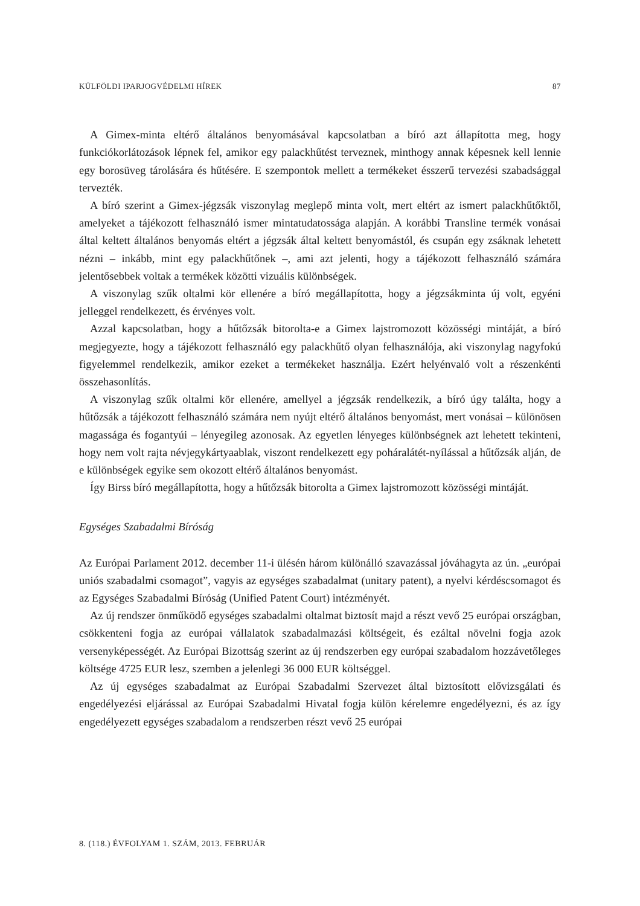KÜLFÖLDI IPARJOGVÉDELMI HÍREK 87
A Gimex-minta eltérő általános benyomásával kapcsolatban a bíró azt állapította meg, hogy funkciókorlátozások lépnek fel, amikor egy palackhűtést terveznek, minthogy annak képesnek kell lennie egy borosüveg tárolására és hűtésére. E szempontok mellett a termékeket ésszerű tervezési szabadsággal tervezték.
A bíró szerint a Gimex-jégzsák viszonylag meglepő minta volt, mert eltért az ismert palackhűtőktől, amelyeket a tájékozott felhasználó ismer mintatudatossága alapján. A korábbi Transline termék vonásai által keltett általános benyomás eltért a jégzsák által keltett benyomástól, és csupán egy zsáknak lehetett nézni – inkább, mint egy palackhűtőnek –, ami azt jelenti, hogy a tájékozott felhasználó számára jelentősebbek voltak a termékek közötti vizuális különbségek.
A viszonylag szűk oltalmi kör ellenére a bíró megállapította, hogy a jégzsákminta új volt, egyéni jelleggel rendelkezett, és érvényes volt.
Azzal kapcsolatban, hogy a hűtőzsák bitorolta-e a Gimex lajstromozott közösségi mintáját, a bíró megjegyezte, hogy a tájékozott felhasználó egy palackhűtő olyan felhasználója, aki viszonylag nagyfokú figyelemmel rendelkezik, amikor ezeket a termékeket használja. Ezért helyénvaló volt a részenkénti összehasonlítás.
A viszonylag szűk oltalmi kör ellenére, amellyel a jégzsák rendelkezik, a bíró úgy találta, hogy a hűtőzsák a tájékozott felhasználó számára nem nyújt eltérő általános benyomást, mert vonásai – különösen magassága és fogantyúi – lényegileg azonosak. Az egyetlen lényeges különbségnek azt lehetett tekinteni, hogy nem volt rajta névjegykártyaablak, viszont rendelkezett egy poháralátét-nyílással a hűtőzsák alján, de e különbségek egyike sem okozott eltérő általános benyomást.
Így Birss bíró megállapította, hogy a hűtőzsák bitorolta a Gimex lajstromozott közösségi mintáját.
Egységes Szabadalmi Bíróság
Az Európai Parlament 2012. december 11-i ülésén három különálló szavazással jóváhagyta az ún. „európai uniós szabadalmi csomagot”, vagyis az egységes szabadalmat (unitary patent), a nyelvi kérdéscsomagot és az Egységes Szabadalmi Bíróság (Unified Patent Court) intézményét.
Az új rendszer önműködő egységes szabadalmi oltalmat biztosít majd a részt vevő 25 európai országban, csökkenteni fogja az európai vállalatok szabadalmazási költségeit, és ezáltal növelni fogja azok versenyképességét. Az Európai Bizottság szerint az új rendszerben egy európai szabadalom hozzávetőleges költsége 4725 EUR lesz, szemben a jelenlegi 36 000 EUR költséggel.
Az új egységes szabadalmat az Európai Szabadalmi Szervezet által biztosított elővizsgálati és engedélyezési eljárással az Európai Szabadalmi Hivatal fogja külön kérelemre engedélyezni, és az így engedélyezett egységes szabadalom a rendszerben részt vevő 25 európai
8. (118.) ÉVFOLYAM 1. SZÁM, 2013. FEBRUÁR